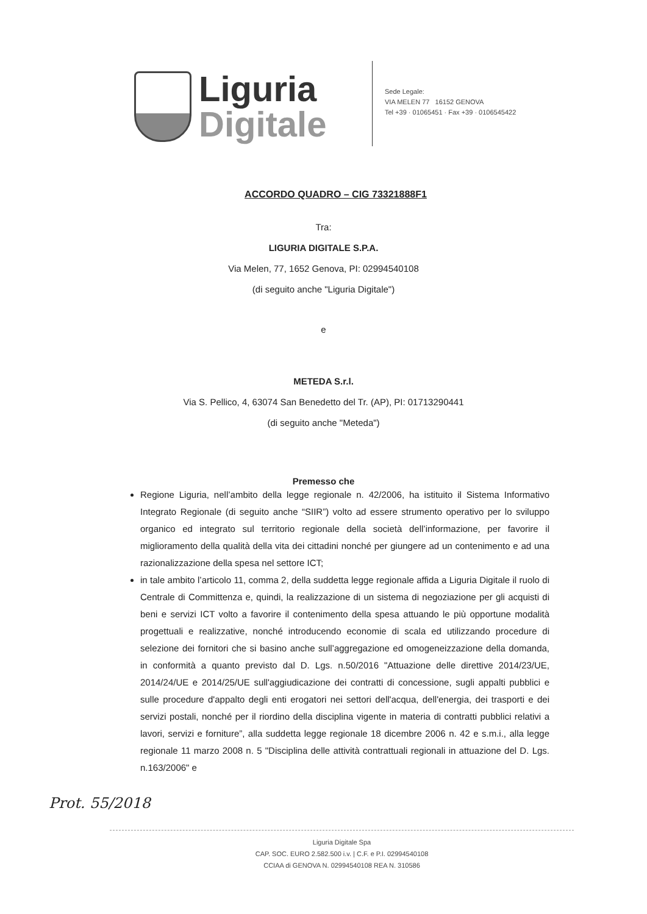Liguria
Digitale
Sede Legale:
VIA MELEN 77 16152 GENOVA
Tel +39 · 01065451 · Fax +39 · 0106545422
ACCORDO QUADRO – CIG 73321888F1
Tra:
LIGURIA DIGITALE S.P.A.
Via Melen, 77, 1652 Genova, PI: 02994540108
(di seguito anche "Liguria Digitale")
e
METEDA S.r.l.
Via S. Pellico, 4, 63074 San Benedetto del Tr. (AP), PI: 01713290441
(di seguito anche "Meteda")
Premesso che
Regione Liguria, nell’ambito della legge regionale n. 42/2006, ha istituito il Sistema Informativo Integrato Regionale (di seguito anche “SIIR”) volto ad essere strumento operativo per lo sviluppo organico ed integrato sul territorio regionale della società dell’informazione, per favorire il miglioramento della qualità della vita dei cittadini nonché per giungere ad un contenimento e ad una razionalizzazione della spesa nel settore ICT;
in tale ambito l’articolo 11, comma 2, della suddetta legge regionale affida a Liguria Digitale il ruolo di Centrale di Committenza e, quindi, la realizzazione di un sistema di negoziazione per gli acquisti di beni e servizi ICT volto a favorire il contenimento della spesa attuando le più opportune modalità progettuali e realizzative, nonché introducendo economie di scala ed utilizzando procedure di selezione dei fornitori che si basino anche sull’aggregazione ed omogeneizzazione della domanda, in conformità a quanto previsto dal D. Lgs. n.50/2016 "Attuazione delle direttive 2014/23/UE, 2014/24/UE e 2014/25/UE sull'aggiudicazione dei contratti di concessione, sugli appalti pubblici e sulle procedure d'appalto degli enti erogatori nei settori dell'acqua, dell'energia, dei trasporti e dei servizi postali, nonché per il riordino della disciplina vigente in materia di contratti pubblici relativi a lavori, servizi e forniture”, alla suddetta legge regionale 18 dicembre 2006 n. 42 e s.m.i., alla legge regionale 11 marzo 2008 n. 5 "Disciplina delle attività contrattuali regionali in attuazione del D. Lgs. n.163/2006" e
Prot. 55/2018
Liguria Digitale Spa
CAP. SOC. EURO 2.582.500 i.v. | C.F. e P.I. 02994540108
CCIAA di GENOVA N. 02994540108 REA N. 310586